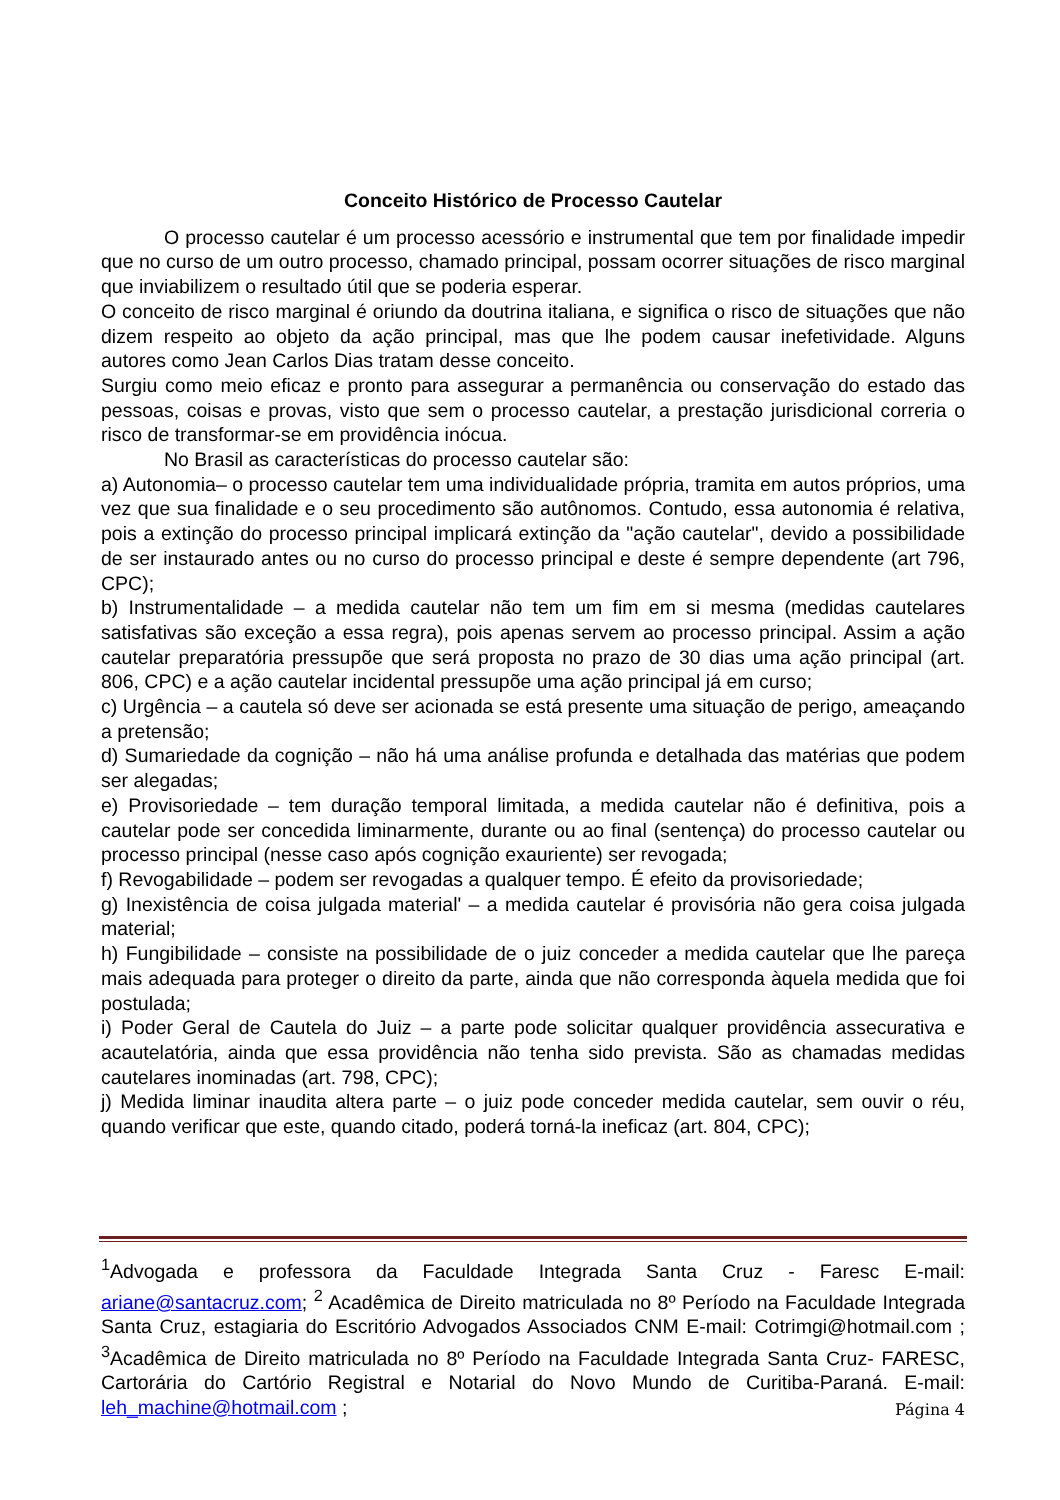Conceito Histórico de Processo Cautelar
O processo cautelar é um processo acessório e instrumental que tem por finalidade impedir que no curso de um outro processo, chamado principal, possam ocorrer situações de risco marginal que inviabilizem o resultado útil que se poderia esperar.
O conceito de risco marginal é oriundo da doutrina italiana, e significa o risco de situações que não dizem respeito ao objeto da ação principal, mas que lhe podem causar inefetividade. Alguns autores como Jean Carlos Dias tratam desse conceito.
Surgiu como meio eficaz e pronto para assegurar a permanência ou conservação do estado das pessoas, coisas e provas, visto que sem o processo cautelar, a prestação jurisdicional correria o risco de transformar-se em providência inócua.
No Brasil as características do processo cautelar são:
a) Autonomia– o processo cautelar tem uma individualidade própria, tramita em autos próprios, uma vez que sua finalidade e o seu procedimento são autônomos. Contudo, essa autonomia é relativa, pois a extinção do processo principal implicará extinção da "ação cautelar", devido a possibilidade de ser instaurado antes ou no curso do processo principal e deste é sempre dependente (art 796, CPC);
b) Instrumentalidade – a medida cautelar não tem um fim em si mesma (medidas cautelares satisfativas são exceção a essa regra), pois apenas servem ao processo principal. Assim a ação cautelar preparatória pressupõe que será proposta no prazo de 30 dias uma ação principal (art. 806, CPC) e a ação cautelar incidental pressupõe uma ação principal já em curso;
c) Urgência – a cautela só deve ser acionada se está presente uma situação de perigo, ameaçando a pretensão;
d) Sumariedade da cognição – não há uma análise profunda e detalhada das matérias que podem ser alegadas;
e) Provisoriedade – tem duração temporal limitada, a medida cautelar não é definitiva, pois a cautelar pode ser concedida liminarmente, durante ou ao final (sentença) do processo cautelar ou processo principal (nesse caso após cognição exauriente) ser revogada;
f) Revogabilidade – podem ser revogadas a qualquer tempo. É efeito da provisoriedade;
g) Inexistência de coisa julgada material' – a medida cautelar é provisória não gera coisa julgada material;
h) Fungibilidade – consiste na possibilidade de o juiz conceder a medida cautelar que lhe pareça mais adequada para proteger o direito da parte, ainda que não corresponda àquela medida que foi postulada;
i) Poder Geral de Cautela do Juiz – a parte pode solicitar qualquer providência assecurativa e acautelatória, ainda que essa providência não tenha sido prevista. São as chamadas medidas cautelares inominadas (art. 798, CPC);
j) Medida liminar inaudita altera parte – o juiz pode conceder medida cautelar, sem ouvir o réu, quando verificar que este, quando citado, poderá torná-la ineficaz (art. 804, CPC);
<sup>1</sup> Advogada e professora da Faculdade Integrada Santa Cruz - Faresc E-mail: ariane@santacruz.com; <sup>2</sup> Acadêmica de Direito matriculada no 8º Período na Faculdade Integrada Santa Cruz, estagiaria do Escritório Advogados Associados CNM E-mail: Cotrimgi@hotmail.com ; <sup>3</sup>Acadêmica de Direito matriculada no 8º Período na Faculdade Integrada Santa Cruz- FARESC, Cartorária do Cartório Registral e Notarial do Novo Mundo de Curitiba-Paraná. E-mail: leh_machine@hotmail.com ;
Página 4